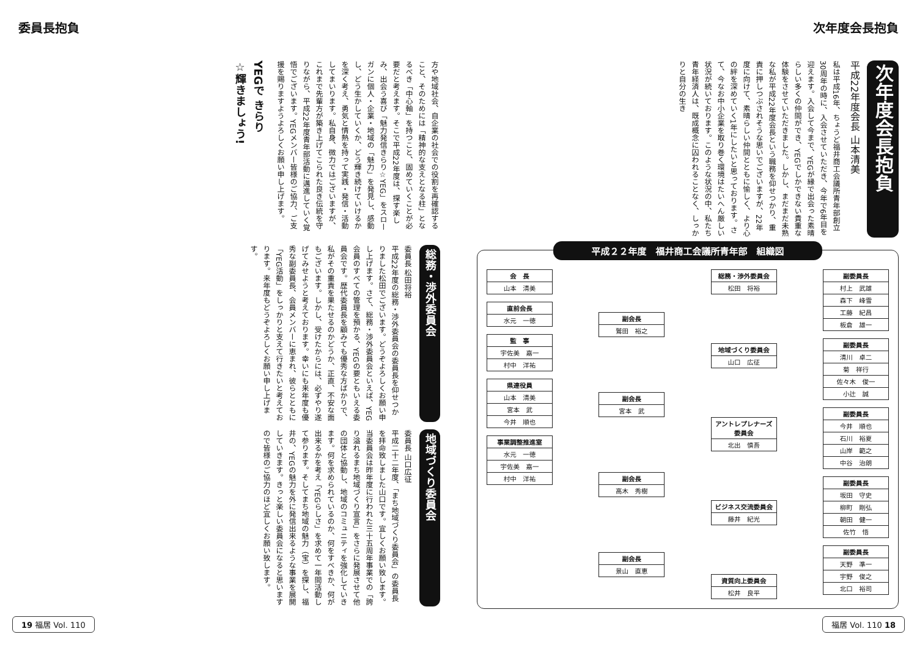委員長抱負
方や地域社会、自企業の社会での役割を再確認すること、そのためには「精神的な支えとなる柱」となるべき「中心軸」を持つこと、固めていくことが必要だと考えます。そこで平成22年度は、探す楽しみ、出会う喜び「魅力発信きらり☆YEG」をスローガンに個人・企業・地域の「魅力」を発見し、感動し、どう生かしていくか、どう輝き続けていけるかを深く考え、勇気と情熱を持って実践・発信・活動してまいります。私自身、微力ではございますが、これまで先輩方が築き上げてこられた良き伝統を守りながら、平成22年度青年部活動に邁進していく覚悟でございます。YEGメンバー皆様のご協力、ご支援を賜りますようよろしくお願い申し上げます。
YEGで きらり
☆輝きましょう!
総務・渉外委員会
委員長 松田将裕
平成22年度の総務・渉外委員会の委員長を仰せつかりました松田でございます。どうぞよろしくお願い申し上げます。さて、総務・渉外委員会といえば、YEG会員のすべての管理を預かる、YEGの要ともいえる委員会です。歴代委員長を顧みても優秀な方ばかりで、私がその重責を果たせるのかどうか、正直、不安な面もございます。しかし、受けたからには、必ずやり遂げてみせようと考えております。幸いにも来年度も優秀な副委員長、会員メンバーに恵まれ、彼らとともに「YEG活動」をしっかりと支えて行きたいと考えております。来年度もどうぞよろしくお願い申し上げます。
地域づくり委員会
委員長 山口広征
平成二十二年度、「まち地域づくり委員会」の委員長を拝命致しました山口です。宜しくお願い致します。当委員会は昨年度に行われた三十五周年事業での「誇り溢れるまち地域づくり宣言」をさらに発展させて他の団体と協動し、地域のコミュニティを強化していきます。何を求められているのか、何をすべきか、何が出来るかを考え「YEGらしさ」を求めて一年間活動して参ります。そしてまち地域の魅力（宝）を探し、福井の、YEGの魅力を外に発信出来るような事業を展開していきます。きっと楽しい委員会になると思いますので皆様のご協力のほど宜しくお願い致します。
19 福居 Vol. 110
次年度会長抱負
次年度会長抱負
平成22年度会長 山本清美
私は平成16年、ちょうど福井商工会議所青年部創立30周年の時に、入会させていただき、今年で6年目を迎えます。入会して今まで、YEGが縁で出会った素晴らしい多くの仲間ができ、YEGでしかできない貴重な体験をさせていただきました。しかし、まだまだ未熟な私が平成22年度会長という職務を仰せつかり、重責に押しつぶされそうな思いでございますが、22年度に向けて、素晴らしい仲間とともに愉しく、より心の絆を深めていく1年にしたいと思っております。さて、今なお中小企業を取り巻く環境はたいへん厳しい状況が続いております。このような状況の中、私たち青年経済人は、既成概念に囚われることなく、しっかりと自分の生き
平成２２年度　福井商工会議所青年部　組織図
会　長
山本　清美
直前会長
水元　一徳
監　事
宇佐美　嘉一
村中　洋祐
県連役員
山本　清美
宮本　武
今井　順也
事業調整推進室
水元　一徳
宇佐美　嘉一
村中　洋祐
副会長
鷲田　裕之
副会長
宮本　武
副会長
高木　秀樹
副会長
景山　直恵
総務・渉外委員会
松田　将裕
地域づくり委員会
山口　広征
アントレプレナーズ委員会
北出　慎吾
ビジネス交流委員会
藤井　紀光
資質向上委員会
松井　良平
副委員長
村上　武雄
森下　峰雪
工藤　紀昌
板倉　雄一
副委員長
清川　卓二
菊　祥行
佐々木　俊一
小辻　誠
副委員長
今井　順也
石川　裕夏
山岸　範之
中谷　治朗
副委員長
坂田　守史
柳町　剛弘
朝田　健一
佐竹　悟
副委員長
天野　準一
宇野　俊之
北口　裕司
福居 Vol. 110 18